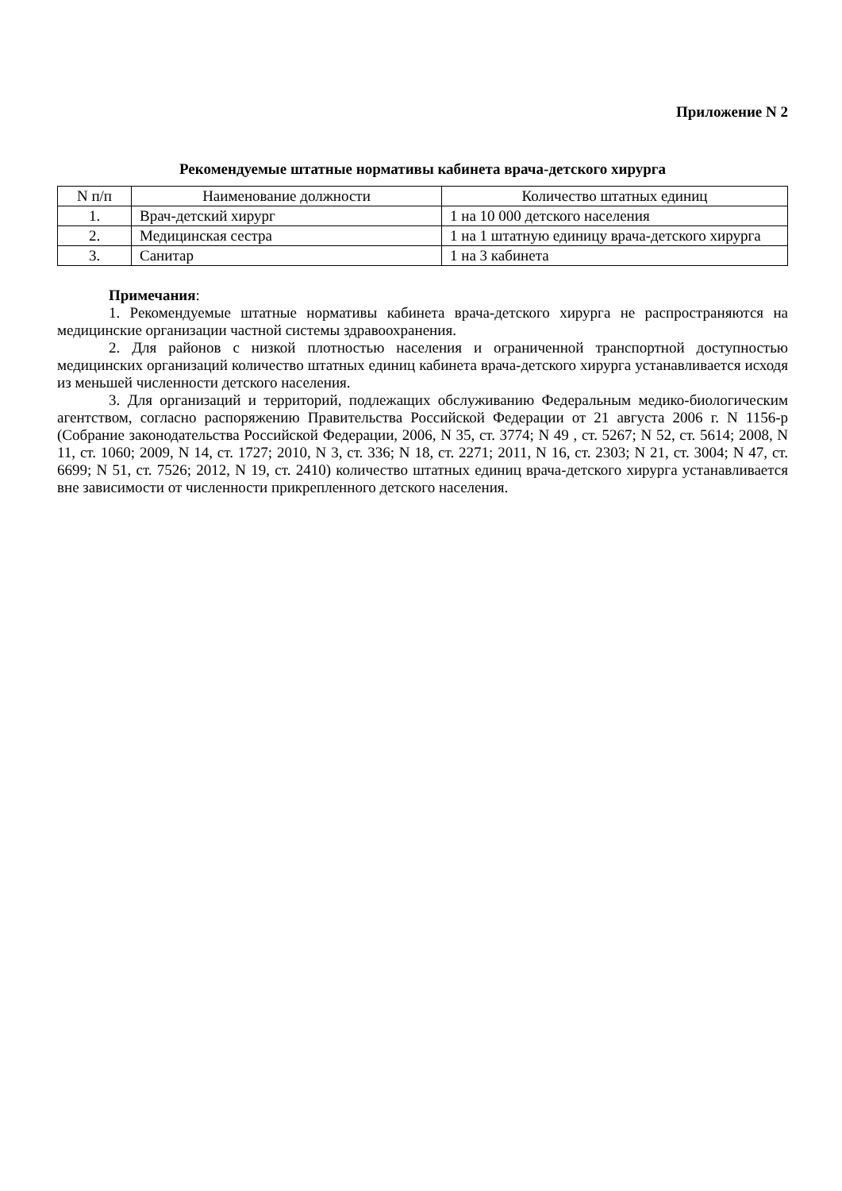Приложение N 2
Рекомендуемые штатные нормативы кабинета врача-детского хирурга
| N п/п | Наименование должности | Количество штатных единиц |
| --- | --- | --- |
| 1. | Врач-детский хирург | 1 на 10 000 детского населения |
| 2. | Медицинская сестра | 1 на 1 штатную единицу врача-детского хирурга |
| 3. | Санитар | 1 на 3 кабинета |
Примечания:
1. Рекомендуемые штатные нормативы кабинета врача-детского хирурга не распространяются на медицинские организации частной системы здравоохранения.
2. Для районов с низкой плотностью населения и ограниченной транспортной доступностью медицинских организаций количество штатных единиц кабинета врача-детского хирурга устанавливается исходя из меньшей численности детского населения.
3. Для организаций и территорий, подлежащих обслуживанию Федеральным медико-биологическим агентством, согласно распоряжению Правительства Российской Федерации от 21 августа 2006 г. N 1156-р (Собрание законодательства Российской Федерации, 2006, N 35, ст. 3774; N 49 , ст. 5267; N 52, ст. 5614; 2008, N 11, ст. 1060; 2009, N 14, ст. 1727; 2010, N 3, ст. 336; N 18, ст. 2271; 2011, N 16, ст. 2303; N 21, ст. 3004; N 47, ст. 6699; N 51, ст. 7526; 2012, N 19, ст. 2410) количество штатных единиц врача-детского хирурга устанавливается вне зависимости от численности прикрепленного детского населения.